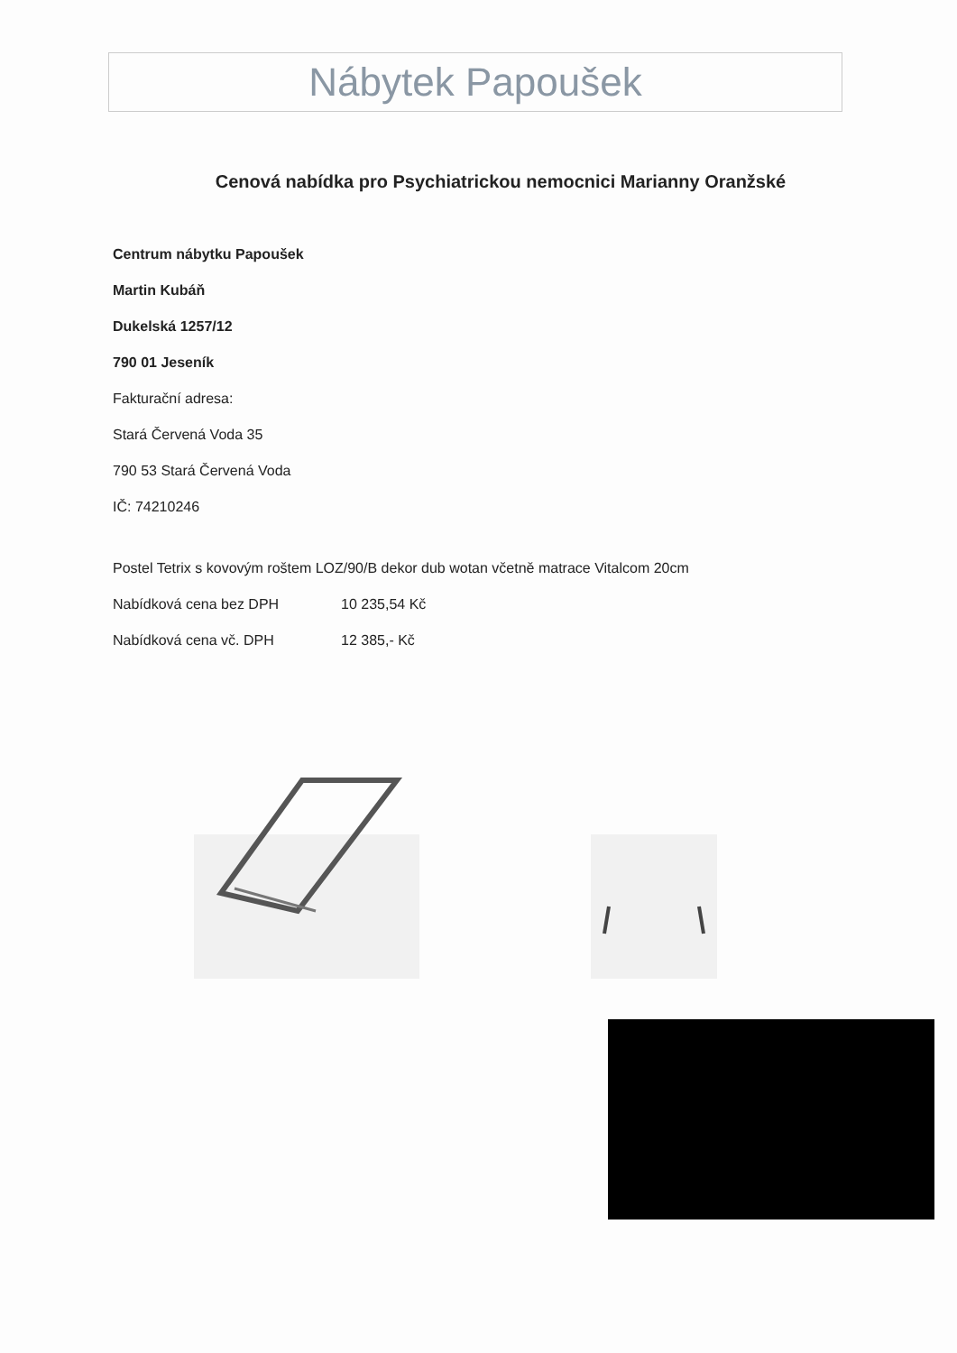Nábytek Papoušek
Cenová nabídka pro Psychiatrickou nemocnici Marianny Oranžské
Centrum nábytku Papoušek
Martin Kubáň
Dukelská 1257/12
790 01 Jeseník
Fakturační adresa:
Stará Červená Voda 35
790 53 Stará Červená Voda
IČ: 74210246
Postel Tetrix s kovovým roštem LOZ/90/B dekor dub wotan včetně matrace Vitalcom 20cm
Nabídková cena bez DPH 10 235,54 Kč
Nabídková cena vč. DPH 12 385,- Kč